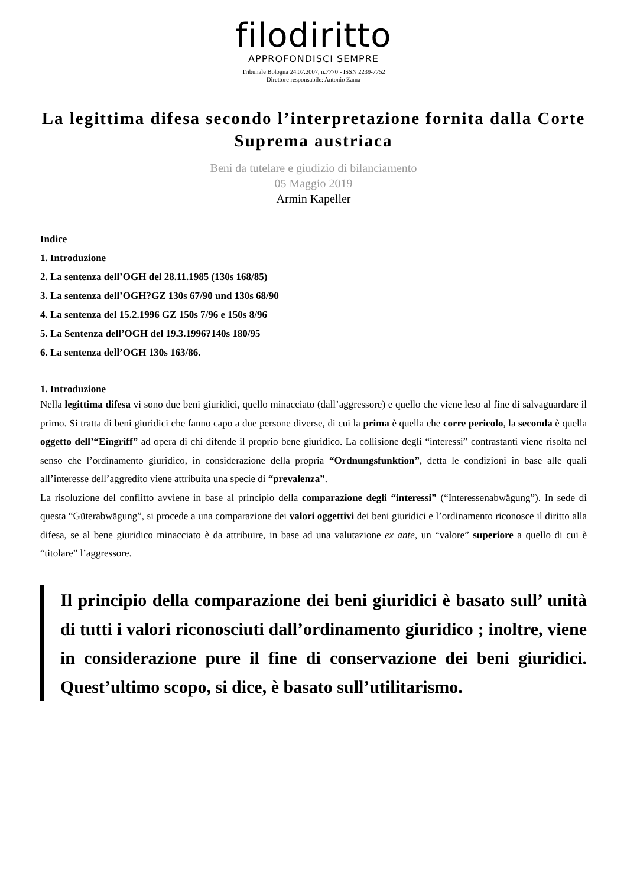filodiritto
APPROFONDISCI SEMPRE
Tribunale Bologna 24.07.2007, n.7770 - ISSN 2239-7752
Direttore responsabile: Antonio Zama
La legittima difesa secondo l’interpretazione fornita dalla Corte Suprema austriaca
Beni da tutelare e giudizio di bilanciamento
05 Maggio 2019
Armin Kapeller
Indice
1. Introduzione
2. La sentenza dell’OGH del 28.11.1985 (130s 168/85)
3. La sentenza dell’OGH?GZ 130s 67/90 und 130s 68/90
4. La sentenza del 15.2.1996 GZ 150s 7/96 e 150s 8/96
5. La Sentenza dell’OGH del 19.3.1996?140s 180/95
6. La sentenza dell’OGH 130s 163/86.
1. Introduzione
Nella legittima difesa vi sono due beni giuridici, quello minacciato (dall’aggressore) e quello che viene leso al fine di salvaguardare il primo. Si tratta di beni giuridici che fanno capo a due persone diverse, di cui la prima è quella che corre pericolo, la seconda è quella oggetto dell’“Eingriff” ad opera di chi difende il proprio bene giuridico. La collisione degli “interessi” contrastanti viene risolta nel senso che l’ordinamento giuridico, in considerazione della propria “Ordnungsfunktion”, detta le condizioni in base alle quali all’interesse dell’aggredito viene attribuita una specie di “prevalenza”.
La risoluzione del conflitto avviene in base al principio della comparazione degli “interessi” (“Interessenabwägung”). In sede di questa “Güterabwägung”, si procede a una comparazione dei valori oggettivi dei beni giuridici e l’ordinamento riconosce il diritto alla difesa, se al bene giuridico minacciato è da attribuire, in base ad una valutazione ex ante, un “valore” superiore a quello di cui è “titolare” l’aggressore.
Il principio della comparazione dei beni giuridici è basato sull’ unità di tutti i valori riconosciuti dall’ordinamento giuridico ; inoltre, viene in considerazione pure il fine di conservazione dei beni giuridici. Quest’ultimo scopo, si dice, è basato sull’utilitarismo.